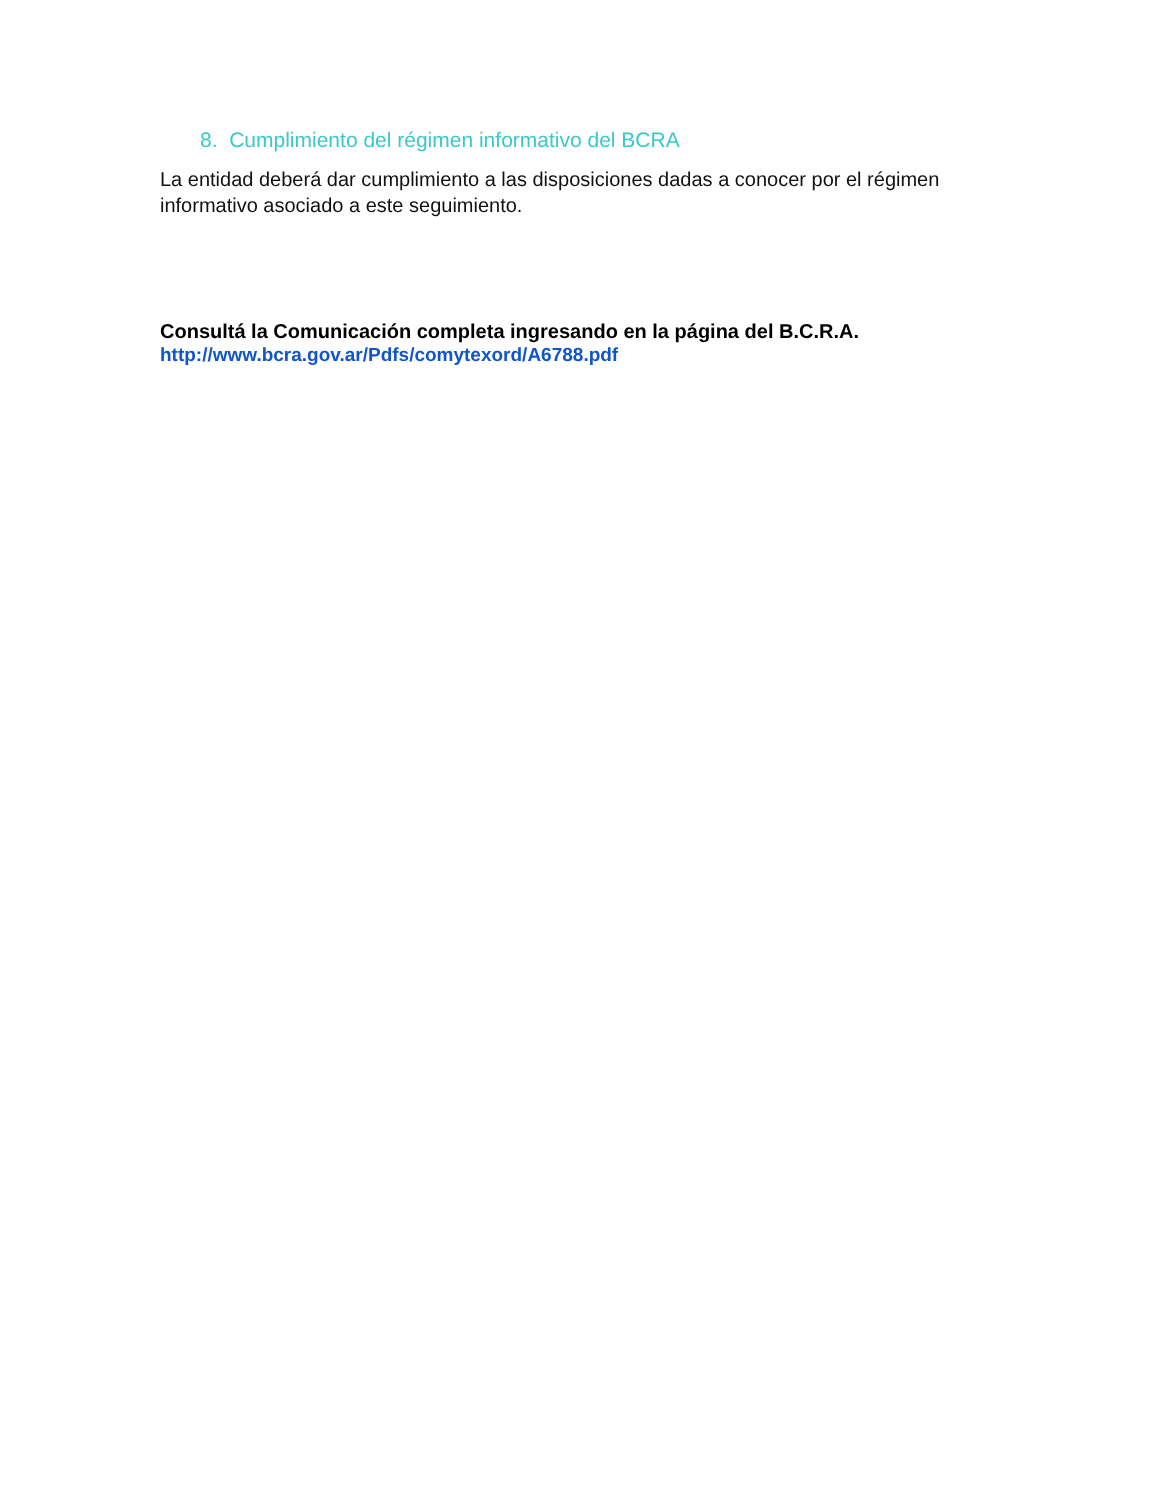8. Cumplimiento del régimen informativo del BCRA
La entidad deberá dar cumplimiento a las disposiciones dadas a conocer por el régimen informativo asociado a este seguimiento.
Consultá la Comunicación completa ingresando en la página del B.C.R.A.
http://www.bcra.gov.ar/Pdfs/comytexord/A6788.pdf